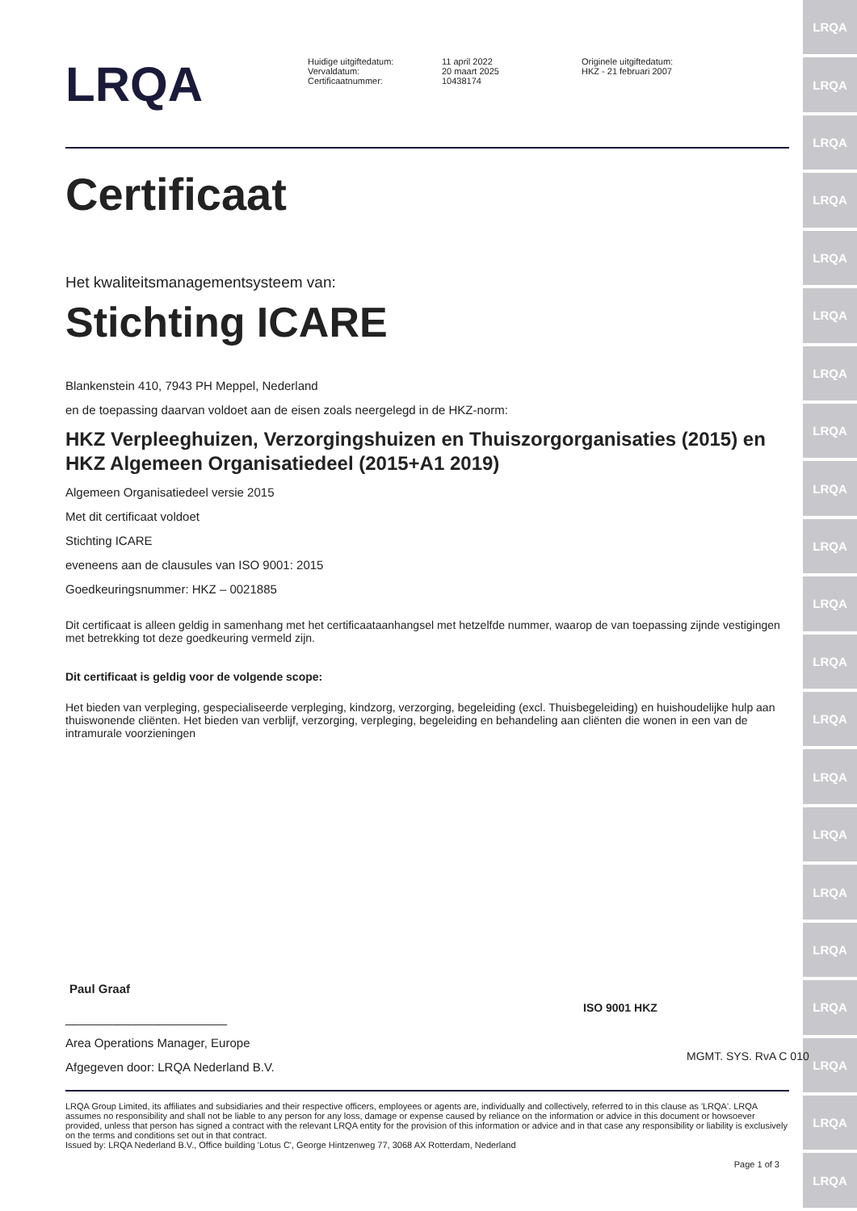LRQA
LRQA
LRQA
LRQA
LRQA
LRQA
LRQA
LRQA
LRQA
LRQA
LRQA
LRQA
LRQA
LRQA
LRQA
LRQA
LRQA
LRQA
LRQA
LRQA
LRQA
LRQA
Huidige uitgiftedatum:
Vervaldatum:
Certificaatnummer:
11 april 2022
20 maart 2025
10438174
Originele uitgiftedatum:
HKZ - 21 februari 2007
Certificaat
Het kwaliteitsmanagementsysteem van:
Stichting ICARE
Blankenstein 410, 7943 PH Meppel, Nederland
en de toepassing daarvan voldoet aan de eisen zoals neergelegd in de HKZ-norm:
HKZ Verpleeghuizen, Verzorgingshuizen en Thuiszorgorganisaties (2015) en HKZ Algemeen Organisatiedeel (2015+A1 2019)
Algemeen Organisatiedeel versie 2015
Met dit certificaat voldoet
Stichting ICARE
eveneens aan de clausules van ISO 9001: 2015
Goedkeuringsnummer: HKZ – 0021885
Dit certificaat is alleen geldig in samenhang met het certificaataanhangsel met hetzelfde nummer, waarop de van toepassing zijnde vestigingen met betrekking tot deze goedkeuring vermeld zijn.
Dit certificaat is geldig voor de volgende scope:
Het bieden van verpleging, gespecialiseerde verpleging, kindzorg, verzorging, begeleiding (excl. Thuisbegeleiding) en huishoudelijke hulp aan thuiswonende cliënten. Het bieden van verblijf, verzorging, verpleging, begeleiding en behandeling aan cliënten die wonen in een van de intramurale voorzieningen
Paul Graaf
________________________
Area Operations Manager, Europe
Afgegeven door: LRQA Nederland B.V.
ISO 9001 HKZ
MGMT. SYS. RvA C 010
LRQA Group Limited, its affiliates and subsidiaries and their respective officers, employees or agents are, individually and collectively, referred to in this clause as 'LRQA'. LRQA assumes no responsibility and shall not be liable to any person for any loss, damage or expense caused by reliance on the information or advice in this document or howsoever provided, unless that person has signed a contract with the relevant LRQA entity for the provision of this information or advice and in that case any responsibility or liability is exclusively on the terms and conditions set out in that contract.
Issued by: LRQA Nederland B.V., Office building 'Lotus C', George Hintzenweg 77, 3068 AX Rotterdam, Nederland
Page 1 of 3